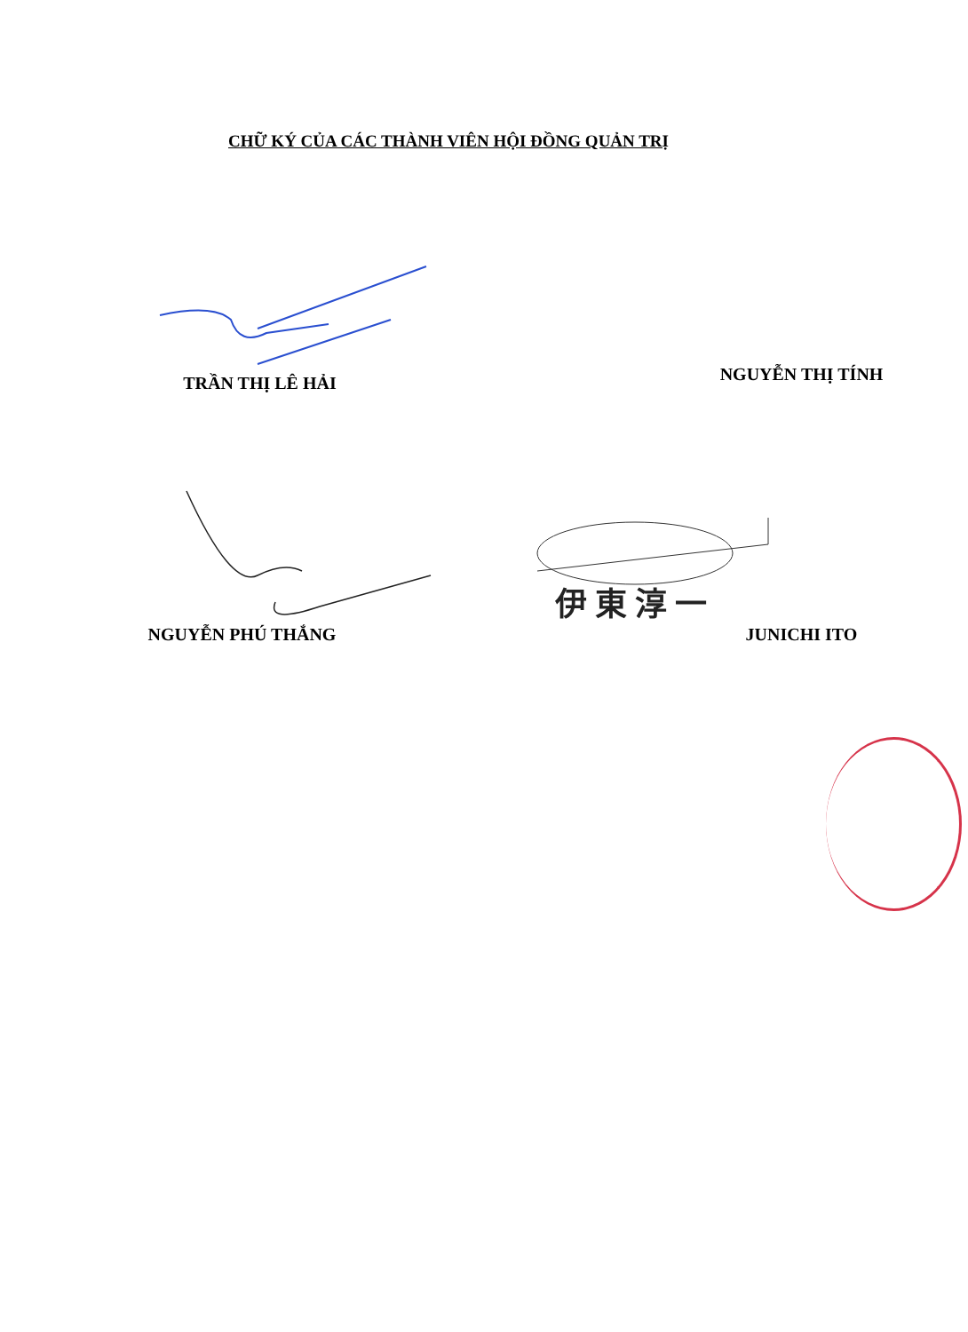CHỮ KÝ CỦA CÁC THÀNH VIÊN HỘI ĐỒNG QUẢN TRỊ
TRẦN THỊ LÊ HẢI NGUYỄN THỊ TÍNH
NGUYỄN PHÚ THẮNG
伊 東 淳 一
JUNICHI ITO